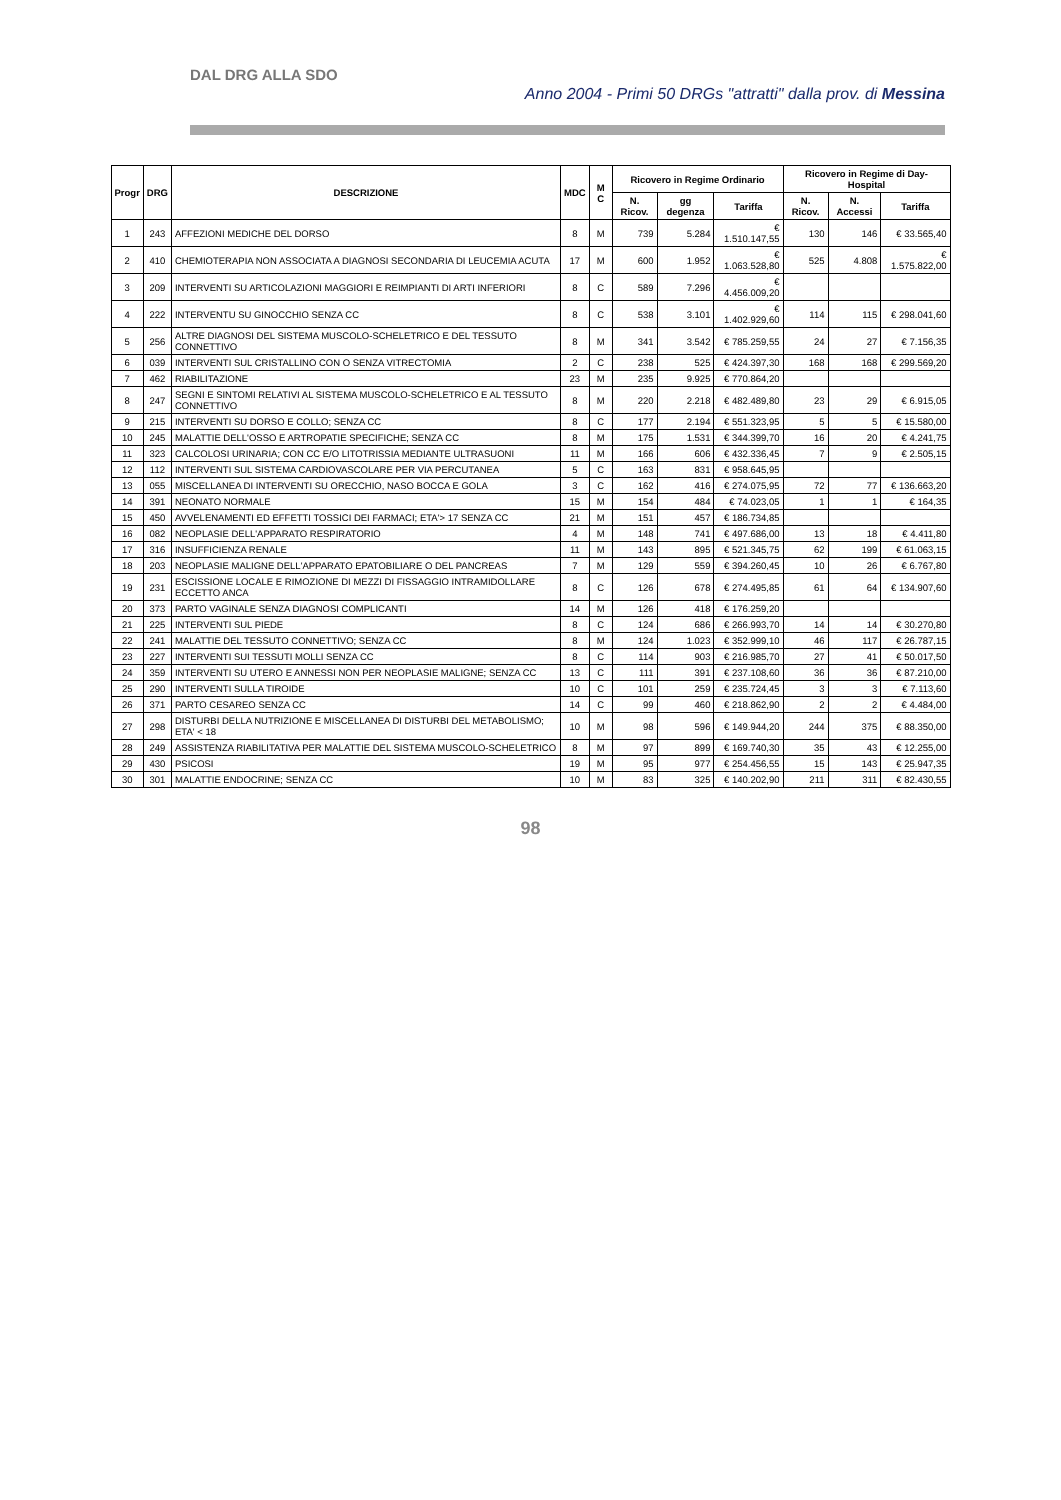DAL DRG ALLA SDO
Anno 2004 - Primi 50 DRGs "attratti" dalla prov. di Messina
| Progr | DRG | DESCRIZIONE | MDC | M C | Ricovero in Regime Ordinario | | | Ricovero in Regime di Day-Hospital | | |
| --- | --- | --- | --- | --- | --- | --- | --- | --- | --- | --- |
| | | | | | N. Ricov. | gg degenza | Tariffa | N. Ricov. | N. Accessi | Tariffa |
| 1 | 243 | AFFEZIONI MEDICHE DEL DORSO | 8 | M | 739 | 5.284 | € 1.510.147,55 | 130 | 146 | € 33.565,40 |
| 2 | 410 | CHEMIOTERAPIA NON ASSOCIATA A DIAGNOSI SECONDARIA DI LEUCEMIA ACUTA | 17 | M | 600 | 1.952 | € 1.063.528,80 | 525 | 4.808 | € 1.575.822,00 |
| 3 | 209 | INTERVENTI SU ARTICOLAZIONI MAGGIORI E REIMPIANTI DI ARTI INFERIORI | 8 | C | 589 | 7.296 | € 4.456.009,20 | | | |
| 4 | 222 | INTERVENTU SU GINOCCHIO SENZA CC | 8 | C | 538 | 3.101 | € 1.402.929,60 | 114 | 115 | € 298.041,60 |
| 5 | 256 | ALTRE DIAGNOSI DEL SISTEMA MUSCOLO-SCHELETRICO E DEL TESSUTO CONNETTIVO | 8 | M | 341 | 3.542 | € 785.259,55 | 24 | 27 | € 7.156,35 |
| 6 | 039 | INTERVENTI SUL CRISTALLINO CON O SENZA VITRECTOMIA | 2 | C | 238 | 525 | € 424.397,30 | 168 | 168 | € 299.569,20 |
| 7 | 462 | RIABILITAZIONE | 23 | M | 235 | 9.925 | € 770.864,20 | | | |
| 8 | 247 | SEGNI E SINTOMI RELATIVI AL SISTEMA MUSCOLO-SCHELETRICO E AL TESSUTO CONNETTIVO | 8 | M | 220 | 2.218 | € 482.489,80 | 23 | 29 | € 6.915,05 |
| 9 | 215 | INTERVENTI SU DORSO E COLLO; SENZA CC | 8 | C | 177 | 2.194 | € 551.323,95 | 5 | 5 | € 15.580,00 |
| 10 | 245 | MALATTIE DELL'OSSO E ARTROPATIE SPECIFICHE; SENZA CC | 8 | M | 175 | 1.531 | € 344.399,70 | 16 | 20 | € 4.241,75 |
| 11 | 323 | CALCOLOSI URINARIA; CON CC E/O LITOTRISSIA MEDIANTE ULTRASUONI | 11 | M | 166 | 606 | € 432.336,45 | 7 | 9 | € 2.505,15 |
| 12 | 112 | INTERVENTI SUL SISTEMA CARDIOVASCOLARE PER VIA PERCUTANEA | 5 | C | 163 | 831 | € 958.645,95 | | | |
| 13 | 055 | MISCELLANEA DI INTERVENTI SU ORECCHIO, NASO BOCCA E GOLA | 3 | C | 162 | 416 | € 274.075,95 | 72 | 77 | € 136.663,20 |
| 14 | 391 | NEONATO NORMALE | 15 | M | 154 | 484 | € 74.023,05 | 1 | 1 | € 164,35 |
| 15 | 450 | AVVELENAMENTI ED EFFETTI TOSSICI DEI FARMACI; ETA'> 17 SENZA CC | 21 | M | 151 | 457 | € 186.734,85 | | | |
| 16 | 082 | NEOPLASIE DELL'APPARATO RESPIRATORIO | 4 | M | 148 | 741 | € 497.686,00 | 13 | 18 | € 4.411,80 |
| 17 | 316 | INSUFFICIENZA RENALE | 11 | M | 143 | 895 | € 521.345,75 | 62 | 199 | € 61.063,15 |
| 18 | 203 | NEOPLASIE MALIGNE DELL'APPARATO EPATOBILIARE O DEL PANCREAS | 7 | M | 129 | 559 | € 394.260,45 | 10 | 26 | € 6.767,80 |
| 19 | 231 | ESCISSIONE LOCALE E RIMOZIONE DI MEZZI DI FISSAGGIO INTRAMIDOLLARE ECCETTO ANCA | 8 | C | 126 | 678 | € 274.495,85 | 61 | 64 | € 134.907,60 |
| 20 | 373 | PARTO VAGINALE SENZA DIAGNOSI COMPLICANTI | 14 | M | 126 | 418 | € 176.259,20 | | | |
| 21 | 225 | INTERVENTI SUL PIEDE | 8 | C | 124 | 686 | € 266.993,70 | 14 | 14 | € 30.270,80 |
| 22 | 241 | MALATTIE DEL TESSUTO CONNETTIVO; SENZA CC | 8 | M | 124 | 1.023 | € 352.999,10 | 46 | 117 | € 26.787,15 |
| 23 | 227 | INTERVENTI SUI TESSUTI MOLLI SENZA CC | 8 | C | 114 | 903 | € 216.985,70 | 27 | 41 | € 50.017,50 |
| 24 | 359 | INTERVENTI SU UTERO E ANNESSI NON PER NEOPLASIE MALIGNE; SENZA CC | 13 | C | 111 | 391 | € 237.108,60 | 36 | 36 | € 87.210,00 |
| 25 | 290 | INTERVENTI SULLA TIROIDE | 10 | C | 101 | 259 | € 235.724,45 | 3 | 3 | € 7.113,60 |
| 26 | 371 | PARTO CESAREO SENZA CC | 14 | C | 99 | 460 | € 218.862,90 | 2 | 2 | € 4.484,00 |
| 27 | 298 | DISTURBI DELLA NUTRIZIONE E MISCELLANEA DI DISTURBI DEL METABOLISMO; ETA' < 18 | 10 | M | 98 | 596 | € 149.944,20 | 244 | 375 | € 88.350,00 |
| 28 | 249 | ASSISTENZA RIABILITATIVA PER MALATTIE DEL SISTEMA MUSCOLO-SCHELETRICO | 8 | M | 97 | 899 | € 169.740,30 | 35 | 43 | € 12.255,00 |
| 29 | 430 | PSICOSI | 19 | M | 95 | 977 | € 254.456,55 | 15 | 143 | € 25.947,35 |
| 30 | 301 | MALATTIE ENDOCRINE; SENZA CC | 10 | M | 83 | 325 | € 140.202,90 | 211 | 311 | € 82.430,55 |
98